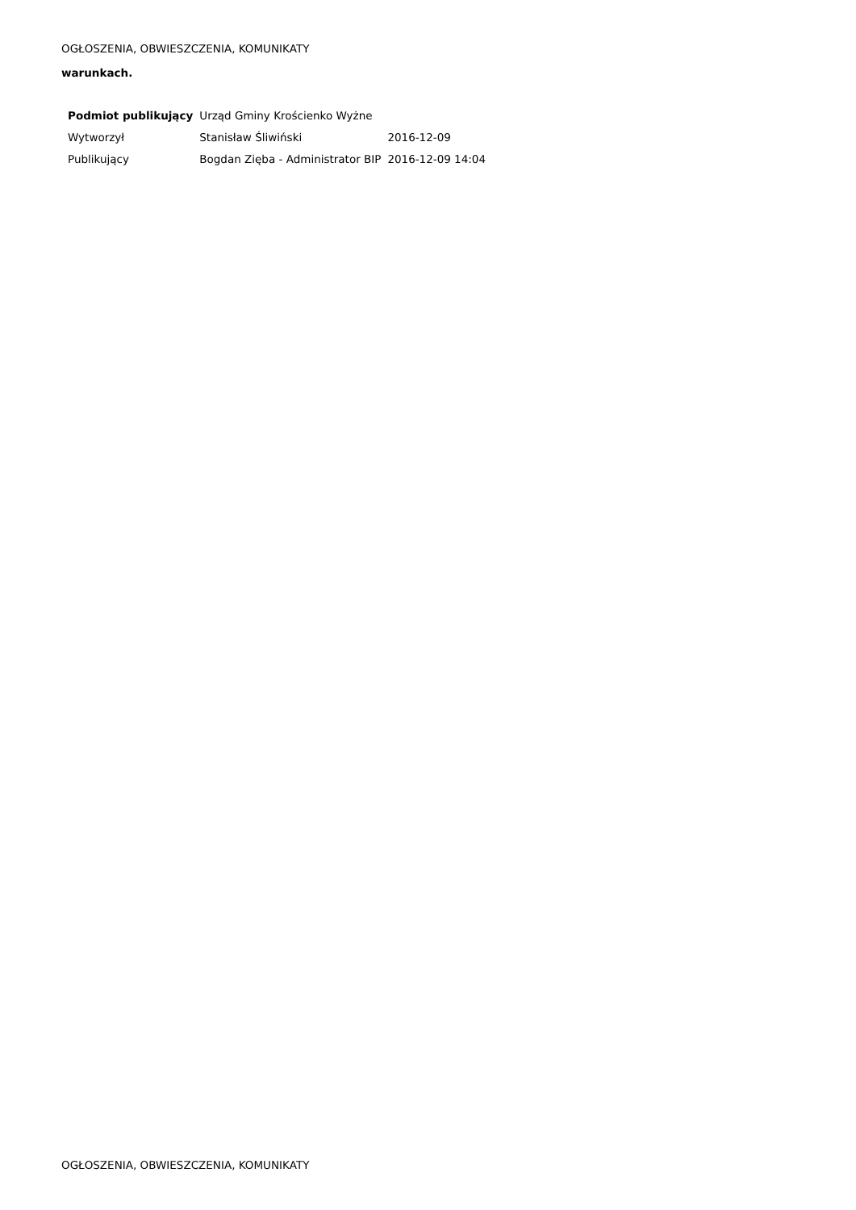OGŁOSZENIA, OBWIESZCZENIA, KOMUNIKATY
warunkach.
| Podmiot publikujący | Urząd Gminy Krościenko Wyżne | |
| Wytworzył | Stanisław Śliwiński | 2016-12-09 |
| Publikujący | Bogdan Zięba - Administrator BIP | 2016-12-09 14:04 |
OGŁOSZENIA, OBWIESZCZENIA, KOMUNIKATY